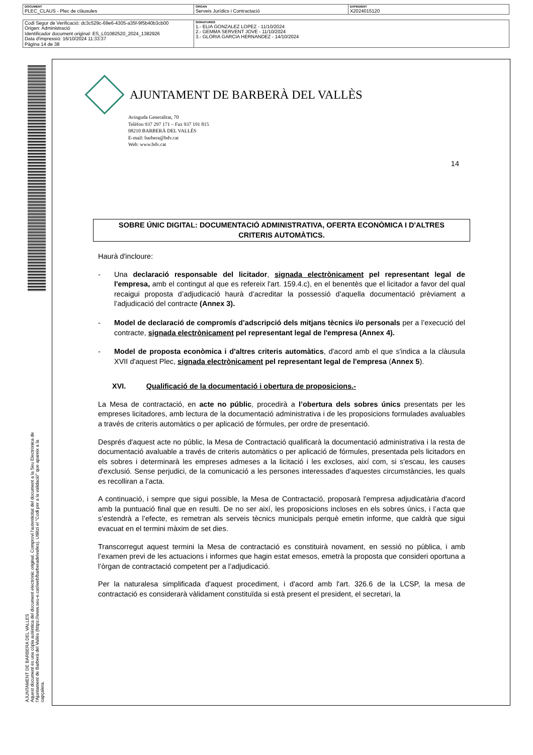| DOCUMENT PLEC_CLAUS - Plec de clàusules | ÒRGAN Serveis Jurídics i Contractació | EXPEDIENT X2024015120 |
| Codi Segur de Verificació: dc3c529c-69e6-4305-a35f-9f5b40b3cb00 Origen: Administració Identificador document original: ES_L01082520_2024_1382926 Data d'impressió: 16/10/2024 11:33:37 Pàgina 14 de 38 | SIGNATURES 1.- ELIA GONZALEZ LOPEZ - 11/10/2024 2.- GEMMA SERVENT JOVE - 11/10/2024 3.- GLORIA GARCIA HERNANDEZ - 14/10/2024 |
AJUNTAMENT DE BARBERA DEL VALLES
Aquest document és una còpia autèntica del document electrònic original. Comprovi l'autenticitat del document a la Seu Electrònica de l'Ajuntament de Barberà del Vallès (https://www.seu-e.cat/web/barberadelvalles). Utilitzi el "Codi per a la validació" que apareix a la capçalera.
AJUNTAMENT DE BARBERÀ DEL VALLÈS
Avinguda Generalitat, 70
Telèfon 937 297 171 – Fax 937 191 815
08210 BARBERÀ DEL VALLÈS
E-mail: barbera@bdv.cat
Web: www.bdv.cat
14
SOBRE ÚNIC DIGITAL: DOCUMENTACIÓ ADMINISTRATIVA, OFERTA ECONÒMICA I D'ALTRES CRITERIS AUTOMÀTICS.
Haurà d'incloure:
- Una declaració responsable del licitador, signada electrònicament pel representant legal de l'empresa, amb el contingut al que es refereix l'art. 159.4.c), en el benentès que el licitador a favor del qual recaigui proposta d’adjudicació haurà d’acreditar la possessió d’aquella documentació prèviament a l’adjudicació del contracte (Annex 3).
- Model de declaració de compromís d’adscripció dels mitjans tècnics i/o personals per a l’execució del contracte, signada electrònicament pel representant legal de l'empresa (Annex 4).
- Model de proposta econòmica i d'altres criteris automàtics, d'acord amb el que s'indica a la clàusula XVII d'aquest Plec, signada electrònicament pel representant legal de l'empresa (Annex 5).
XVI. Qualificació de la documentació i obertura de proposicions.-
La Mesa de contractació, en acte no públic, procedirà a l’obertura dels sobres únics presentats per les empreses licitadores, amb lectura de la documentació administrativa i de les proposicions formulades avaluables a través de criteris automàtics o per aplicació de fórmules, per ordre de presentació.
Després d'aquest acte no públic, la Mesa de Contractació qualificarà la documentació administrativa i la resta de documentació avaluable a través de criteris automàtics o per aplicació de fórmules, presentada pels licitadors en els sobres i determinarà les empreses admeses a la licitació i les excloses, així com, si s'escau, les causes d'exclusió. Sense perjudici, de la comunicació a les persones interessades d'aquestes circumstàncies, les quals es recolliran a l’acta.
A continuació, i sempre que sigui possible, la Mesa de Contractació, proposarà l'empresa adjudicatària d'acord amb la puntuació final que en resulti. De no ser així, les proposicions incloses en els sobres únics, i l’acta que s’estendrà a l’efecte, es remetran als serveis tècnics municipals perquè emetin informe, que caldrà que sigui evacuat en el termini màxim de set dies.
Transcorregut aquest termini la Mesa de contractació es constituirà novament, en sessió no pública, i amb l’examen previ de les actuacions i informes que hagin estat emesos, emetrà la proposta que consideri oportuna a l’òrgan de contractació competent per a l’adjudicació.
Per la naturalesa simplificada d'aquest procediment, i d'acord amb l'art. 326.6 de la LCSP, la mesa de contractació es considerarà vàlidament constituïda si està present el president, el secretari, la